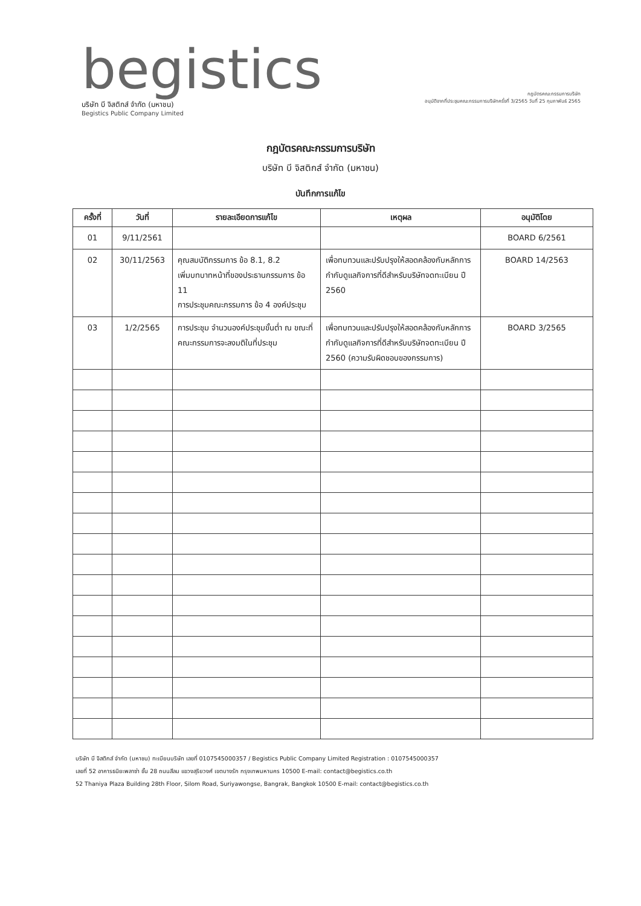begistics
บริษัท บี จิสติกส์ จำกัด (มหาชน)
Begistics Public Company Limited
กฎบัตรคณะกรรมการบริษัท
อนุมัติจากที่ประชุมคณะกรรมการบริษัทครั้งที่ 3/2565 วันที่ 25 กุมภาพันธ์ 2565
กฎบัตรคณะกรรมการบริษัท
บริษัท บี จิสติกส์ จำกัด (มหาชน)
บันทึกการแก้ไข
| ครั้งที่ | วันที่ | รายละเอียดการแก้ไข | เหตุผล | อนุมัติโดย |
| --- | --- | --- | --- | --- |
| 01 | 9/11/2561 | | | BOARD 6/2561 |
| 02 | 30/11/2563 | คุณสมบัติกรรมการ ข้อ 8.1, 8.2 เพิ่มบทบาทหน้าที่ของประธานกรรมการ ข้อ 11 การประชุมคณะกรรมการ ข้อ 4 องค์ประชุม | เพื่อทบทวนและปรับปรุงให้สอดคล้องกับหลักการกำกับดูแลกิจการที่ดีสำหรับบริษัทจดทะเบียน ปี 2560 | BOARD 14/2563 |
| 03 | 1/2/2565 | การประชุม จำนวนองค์ประชุมขั้นต่ำ ณ ขณะที่คณะกรรมการจะลงมติในที่ประชุม | เพื่อทบทวนและปรับปรุงให้สอดคล้องกับหลักการกำกับดูแลกิจการที่ดีสำหรับบริษัทจดทะเบียน ปี 2560 (ความรับผิดชอบของกรรมการ) | BOARD 3/2565 |
บริษัท บี จิสติกส์ จำกัด (มหาชน) ทะเบียนบริษัท เลขที่ 0107545000357 / Begistics Public Company Limited Registration : 0107545000357
เลขที่ 52 อาคารธนิยะพลาซ่า ชั้น 28 ถนนสีลม แขวงสุริยวงศ์ เขตบางรัก กรุงเทพมหานคร 10500 E-mail: contact@begistics.co.th
52 Thaniya Plaza Building 28th Floor, Silom Road, Suriyawongse, Bangrak, Bangkok 10500 E-mail: contact@begistics.co.th